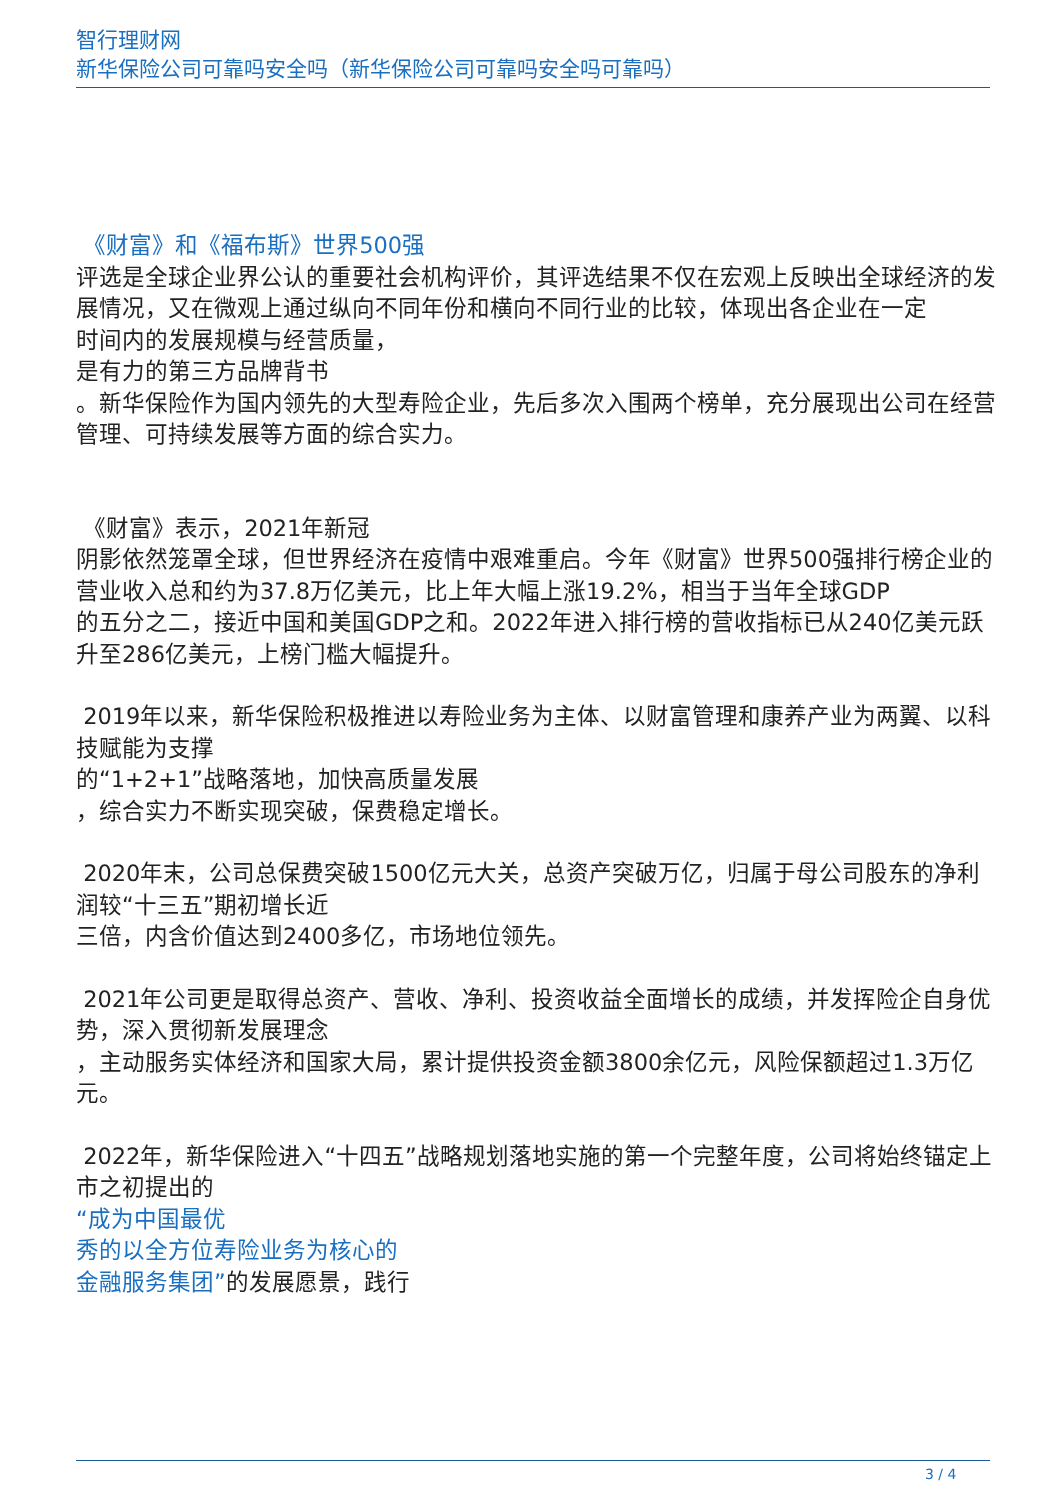智行理财网
新华保险公司可靠吗安全吗（新华保险公司可靠吗安全吗可靠吗）
《财富》和《福布斯》世界500强
评选是全球企业界公认的重要社会机构评价，其评选结果不仅在宏观上反映出全球经济的发展情况，又在微观上通过纵向不同年份和横向不同行业的比较，体现出各企业在一定
时间内的发展规模与经营质量，
是有力的第三方品牌背书
。新华保险作为国内领先的大型寿险企业，先后多次入围两个榜单，充分展现出公司在经营管理、可持续发展等方面的综合实力。
《财富》表示，2021年新冠
阴影依然笼罩全球，但世界经济在疫情中艰难重启。今年《财富》世界500强排行榜企业的营业收入总和约为37.8万亿美元，比上年大幅上涨19.2%，相当于当年全球GDP
的五分之二，接近中国和美国GDP之和。2022年进入排行榜的营收指标已从240亿美元跃升至286亿美元，上榜门槛大幅提升。
2019年以来，新华保险积极推进以寿险业务为主体、以财富管理和康养产业为两翼、以科技赋能为支撑
的“1+2+1”战略落地，加快高质量发展
，综合实力不断实现突破，保费稳定增长。
2020年末，公司总保费突破1500亿元大关，总资产突破万亿，归属于母公司股东的净利润较“十三五”期初增长近
三倍，内含价值达到2400多亿，市场地位领先。
2021年公司更是取得总资产、营收、净利、投资收益全面增长的成绩，并发挥险企自身优势，深入贯彻新发展理念
，主动服务实体经济和国家大局，累计提供投资金额3800余亿元，风险保额超过1.3万亿元。
2022年，新华保险进入“十四五”战略规划落地实施的第一个完整年度，公司将始终锚定上市之初提出的
“成为中国最优
秀的以全方位寿险业务为核心的
金融服务集团”的发展愿景，践行
3 / 4